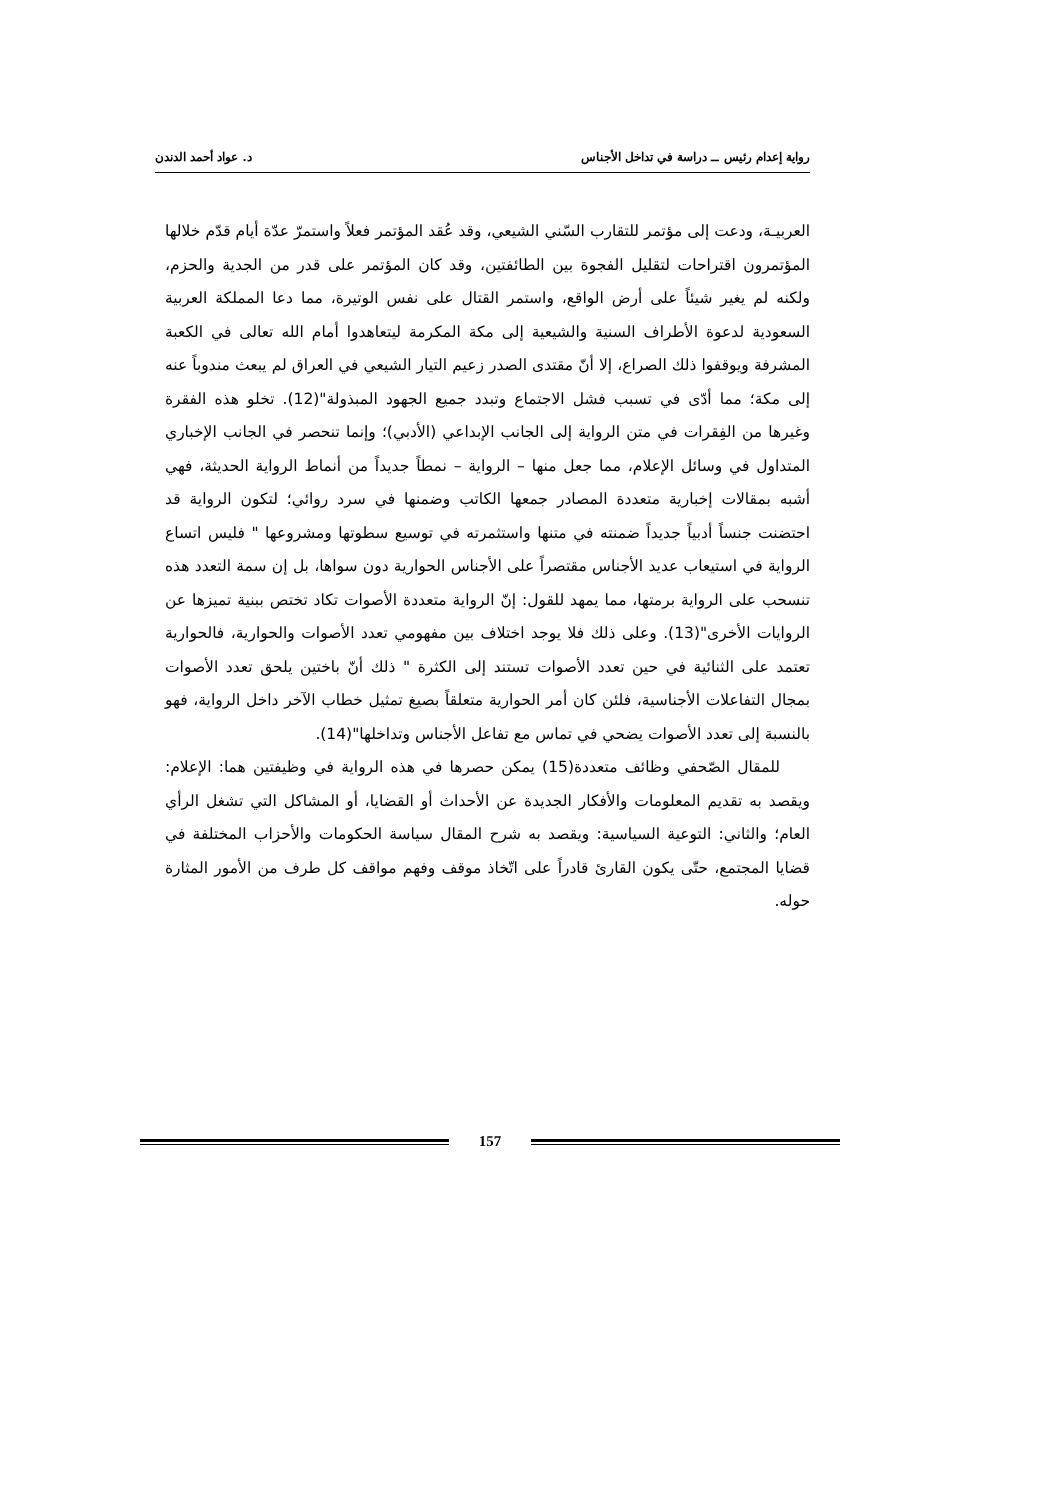رواية إعدام رئيس ــ دراسة في تداخل الأجناس د. عواد أحمد الدندن
العربيـة، ودعت إلى مؤتمر للتقارب السّني الشيعي، وقد عُقد المؤتمر فعلاً واستمرّ عدّة أيام قدّم خلالها المؤتمرون اقتراحات لتقليل الفجوة بين الطائفتين، وقد كان المؤتمر على قدر من الجدية والحزم، ولكنه لم يغير شيئاً على أرض الواقع، واستمر القتال على نفس الوتيرة، مما دعا المملكة العربية السعودية لدعوة الأطراف السنية والشيعية إلى مكة المكرمة ليتعاهدوا أمام الله تعالى في الكعبة المشرفة ويوقفوا ذلك الصراع، إلا أنّ مقتدى الصدر زعيم التيار الشيعي في العراق لم يبعث مندوباً عنه إلى مكة؛ مما أدّى في تسبب فشل الاجتماع وتبدد جميع الجهود المبذولة"(12). تخلو هذه الفقرة وغيرها من الفِقرات في متن الرواية إلى الجانب الإبداعي (الأدبي)؛ وإنما تنحصر في الجانب الإخباري المتداول في وسائل الإعلام، مما جعل منها – الرواية – نمطاً جديداً من أنماط الرواية الحديثة، فهي أشبه بمقالات إخبارية متعددة المصادر جمعها الكاتب وضمنها في سرد روائي؛ لتكون الرواية قد احتضنت جنساً أدبياً جديداً ضمنته في متنها واستثمرته في توسيع سطوتها ومشروعها " فليس اتساع الرواية في استيعاب عديد الأجناس مقتصراً على الأجناس الحوارية دون سواها، بل إن سمة التعدد هذه تنسحب على الرواية برمتها، مما يمهد للقول: إنّ الرواية متعددة الأصوات تكاد تختص ببنية تميزها عن الروايات الأخرى"(13). وعلى ذلك فلا يوجد اختلاف بين مفهومي تعدد الأصوات والحوارية، فالحوارية تعتمد على الثنائية في حين تعدد الأصوات تستند إلى الكثرة " ذلك أنّ باختين يلحق تعدد الأصوات بمجال التفاعلات الأجناسية، فلئن كان أمر الحوارية متعلقاً بصيغ تمثيل خطاب الآخر داخل الرواية، فهو بالنسبة إلى تعدد الأصوات يضحي في تماس مع تفاعل الأجناس وتداخلها"(14).
للمقال الصّحفي وظائف متعددة(15) يمكن حصرها في هذه الرواية في وظيفتين هما: الإعلام: ويقصد به تقديم المعلومات والأفكار الجديدة عن الأحداث أو القضايا، أو المشاكل التي تشغل الرأي العام؛ والثاني: التوعية السياسية: ويقصد به شرح المقال سياسة الحكومات والأحزاب المختلفة في قضايا المجتمع، حتّى يكون القارئ قادراً على اتّخاذ موقف وفهم مواقف كل طرف من الأمور المثارة حوله.
157